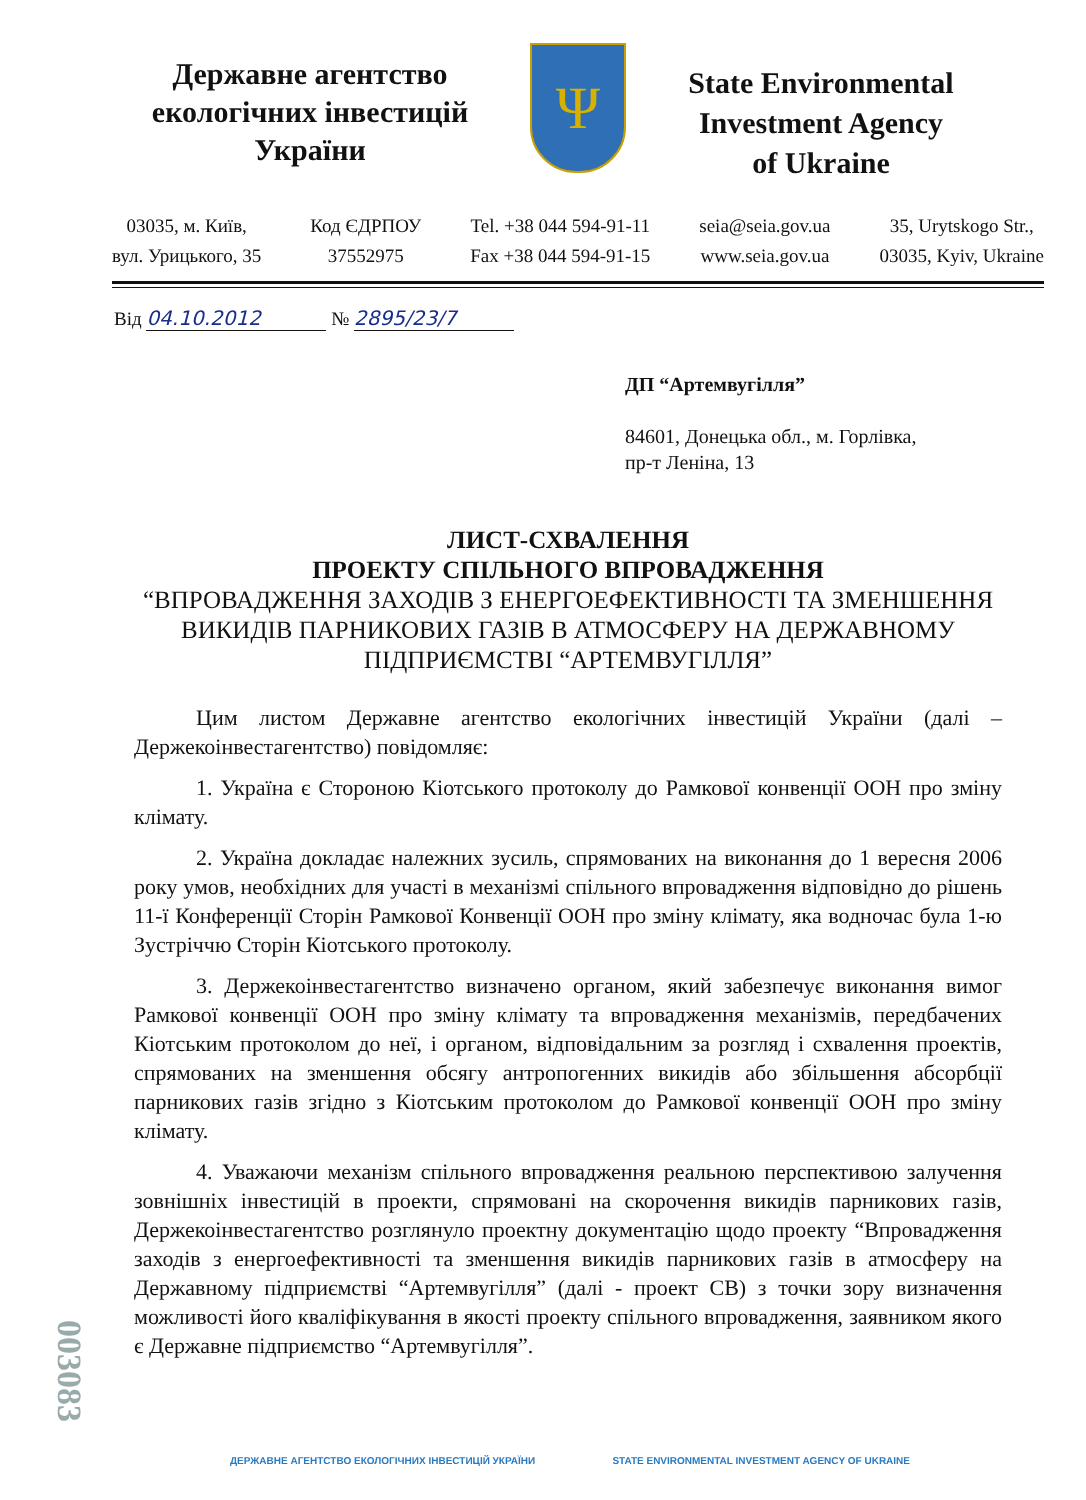Державне агентство
екологічних інвестицій
України
Ψ
State Environmental
Investment Agency
of Ukraine
03035, м. Київ,
вул. Урицького, 35
Код ЄДРПОУ
37552975
Tel. +38 044 594-91-11
Fax +38 044 594-91-15
seia@seia.gov.ua
www.seia.gov.ua
35, Urytskogo Str.,
03035, Kyiv, Ukraine
Від 04.10.2012 № 2895/23/7
ДП “Артемвугілля”
84601, Донецька обл., м. Горлівка,
пр-т Леніна, 13
ЛИСТ-СХВАЛЕННЯ
ПРОЕКТУ СПІЛЬНОГО ВПРОВАДЖЕННЯ
“ВПРОВАДЖЕННЯ ЗАХОДІВ З ЕНЕРГОЕФЕКТИВНОСТІ ТА ЗМЕНШЕННЯ ВИКИДІВ ПАРНИКОВИХ ГАЗІВ В АТМОСФЕРУ НА ДЕРЖАВНОМУ ПІДПРИЄМСТВІ “АРТЕМВУГІЛЛЯ”
Цим листом Державне агентство екологічних інвестицій України (далі – Держекоінвестагентство) повідомляє:
1. Україна є Стороною Кіотського протоколу до Рамкової конвенції ООН про зміну клімату.
2. Україна докладає належних зусиль, спрямованих на виконання до 1 вересня 2006 року умов, необхідних для участі в механізмі спільного впровадження відповідно до рішень 11-ї Конференції Сторін Рамкової Конвенції ООН про зміну клімату, яка водночас була 1-ю Зустріччю Сторін Кіотського протоколу.
3. Держекоінвестагентство визначено органом, який забезпечує виконання вимог Рамкової конвенції ООН про зміну клімату та впровадження механізмів, передбачених Кіотським протоколом до неї, і органом, відповідальним за розгляд і схвалення проектів, спрямованих на зменшення обсягу антропогенних викидів або збільшення абсорбції парникових газів згідно з Кіотським протоколом до Рамкової конвенції ООН про зміну клімату.
4. Уважаючи механізм спільного впровадження реальною перспективою залучення зовнішніх інвестицій в проекти, спрямовані на скорочення викидів парникових газів, Держекоінвестагентство розглянуло проектну документацію щодо проекту “Впровадження заходів з енергоефективності та зменшення викидів парникових газів в атмосферу на Державному підприємстві “Артемвугілля” (далі - проект СВ) з точки зору визначення можливості його кваліфікування в якості проекту спільного впровадження, заявником якого є Державне підприємство “Артемвугілля”.
003083
ДЕРЖАВНЕ АГЕНТСТВО ЕКОЛОГІЧНИХ ІНВЕСТИЦІЙ УКРАЇНИ STATE ENVIRONMENTAL INVESTMENT AGENCY OF UKRAINE